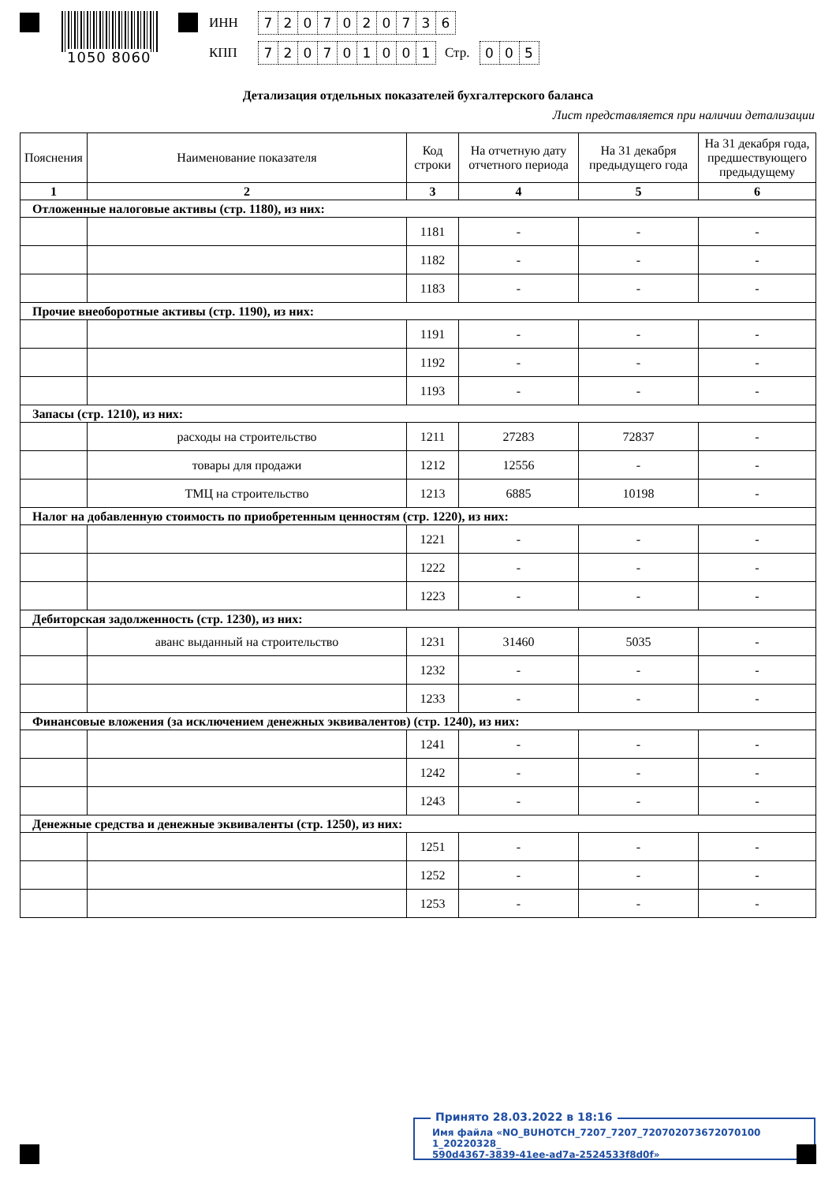1050 8060
ИНН 7207020736
КПП 720701001 Стр. 005
Детализация отдельных показателей бухгалтерского баланса
Лист представляется при наличии детализации
| Пояснения | Наименование показателя | Код строки | На отчетную дату отчетного периода | На 31 декабря предыдущего года | На 31 декабря года, предшествующего предыдущему |
| --- | --- | --- | --- | --- | --- |
| 1 | 2 | 3 | 4 | 5 | 6 |
| Отложенные налоговые активы (стр. 1180), из них: | | | | | |
| | | 1181 | - | - | - |
| | | 1182 | - | - | - |
| | | 1183 | - | - | - |
| Прочие внеоборотные активы (стр. 1190), из них: | | | | | |
| | | 1191 | - | - | - |
| | | 1192 | - | - | - |
| | | 1193 | - | - | - |
| Запасы (стр. 1210), из них: | | | | | |
| | расходы на строительство | 1211 | 27283 | 72837 | - |
| | товары для продажи | 1212 | 12556 | - | - |
| | ТМЦ на строительство | 1213 | 6885 | 10198 | - |
| Налог на добавленную стоимость по приобретенным ценностям (стр. 1220), из них: | | | | | |
| | | 1221 | - | - | - |
| | | 1222 | - | - | - |
| | | 1223 | - | - | - |
| Дебиторская задолженность (стр. 1230), из них: | | | | | |
| | аванс выданный на строительство | 1231 | 31460 | 5035 | - |
| | | 1232 | - | - | - |
| | | 1233 | - | - | - |
| Финансовые вложения (за исключением денежных эквивалентов) (стр. 1240), из них: | | | | | |
| | | 1241 | - | - | - |
| | | 1242 | - | - | - |
| | | 1243 | - | - | - |
| Денежные средства и денежные эквиваленты (стр. 1250), из них: | | | | | |
| | | 1251 | - | - | - |
| | | 1252 | - | - | - |
| | | 1253 | - | - | - |
Принято 28.03.2022 в 18:16
Имя файла «NO_BUHOTCH_7207_7207_720702073672070100 1_20220328_
590d4367-3839-41ee-ad7a-2524533f8d0f»